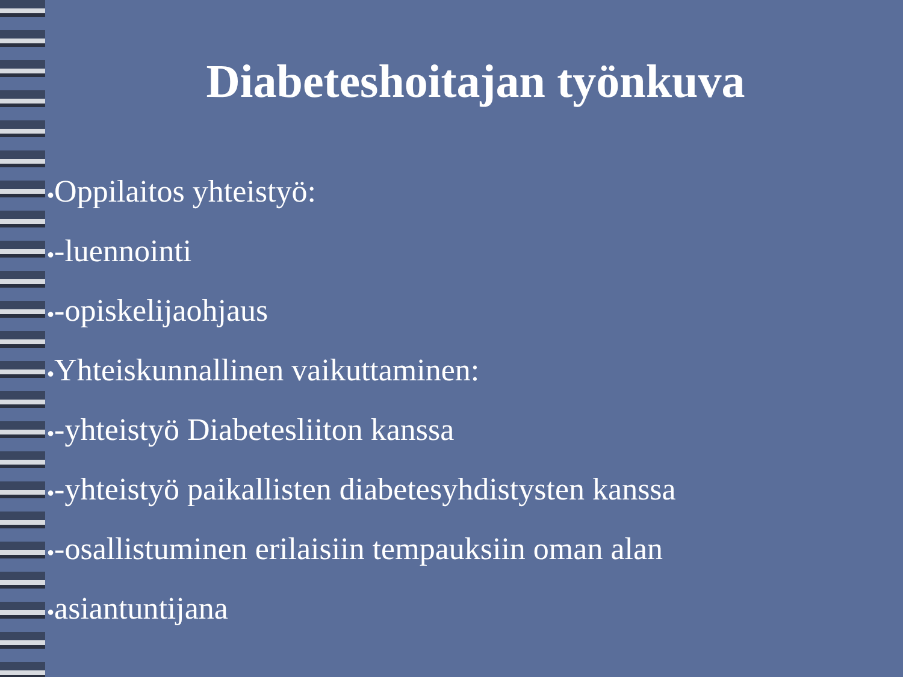Diabeteshoitajan työnkuva
●Oppilaitos yhteistyö:
●-luennointi
●-opiskelijaohjaus
●Yhteiskunnallinen vaikuttaminen:
●-yhteistyö Diabetesliiton kanssa
●-yhteistyö paikallisten diabetesyhdistysten kanssa
●-osallistuminen erilaisiin tempauksiin oman alan
●asiantuntijana